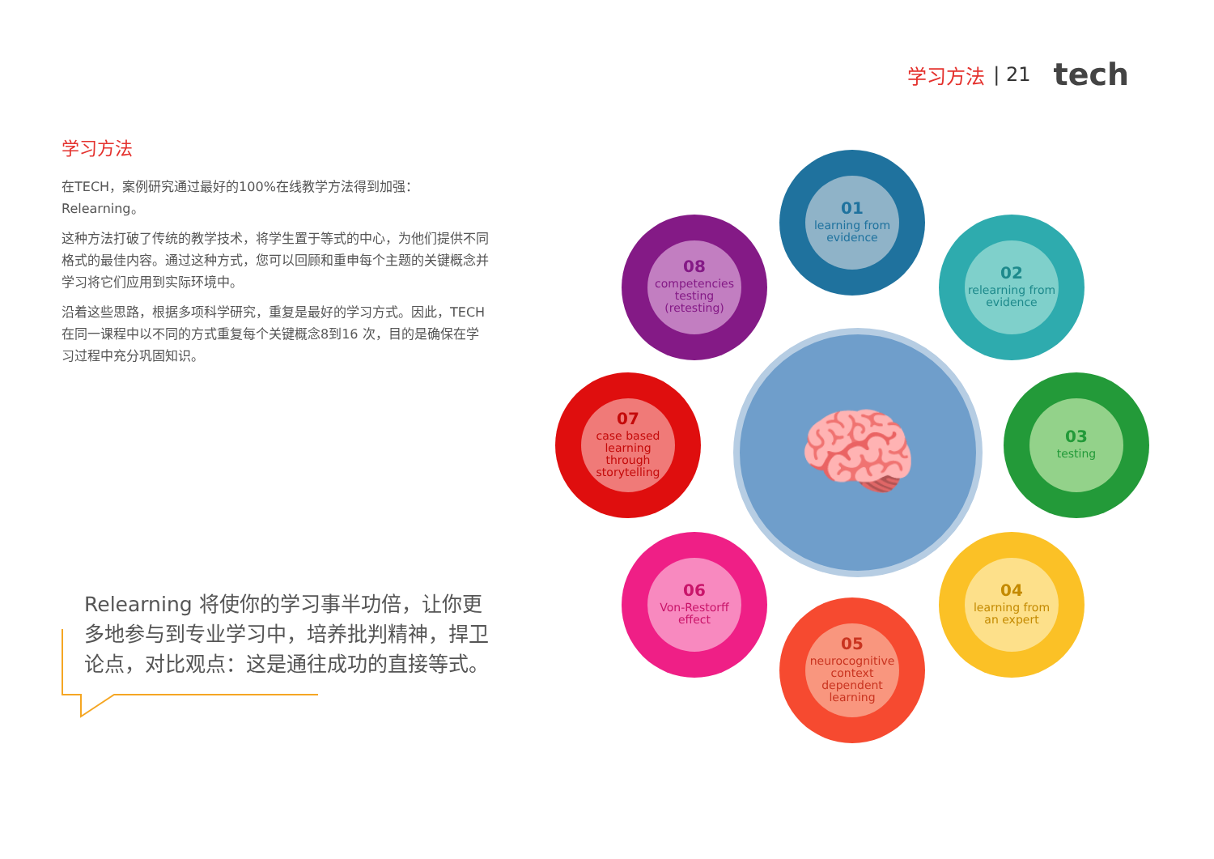学习方法 | 21 tech
学习方法
在TECH，案例研究通过最好的100%在线教学方法得到加强：Relearning。
这种方法打破了传统的教学技术，将学生置于等式的中心，为他们提供不同格式的最佳内容。通过这种方式，您可以回顾和重申每个主题的关键概念并学习将它们应用到实际环境中。
沿着这些思路，根据多项科学研究，重复是最好的学习方式。因此，TECH在同一课程中以不同的方式重复每个关键概念8到16 次，目的是确保在学习过程中充分巩固知识。
Relearning 将使你的学习事半功倍，让你更多地参与到专业学习中，培养批判精神，捍卫论点，对比观点：这是通往成功的直接等式。
🧠
01
learning from evidence
02
relearning from evidence
03
testing
04
learning from an expert
05
neurocognitive context dependent learning
06
Von-Restorff effect
07
case based learning through storytelling
08
competencies testing (retesting)